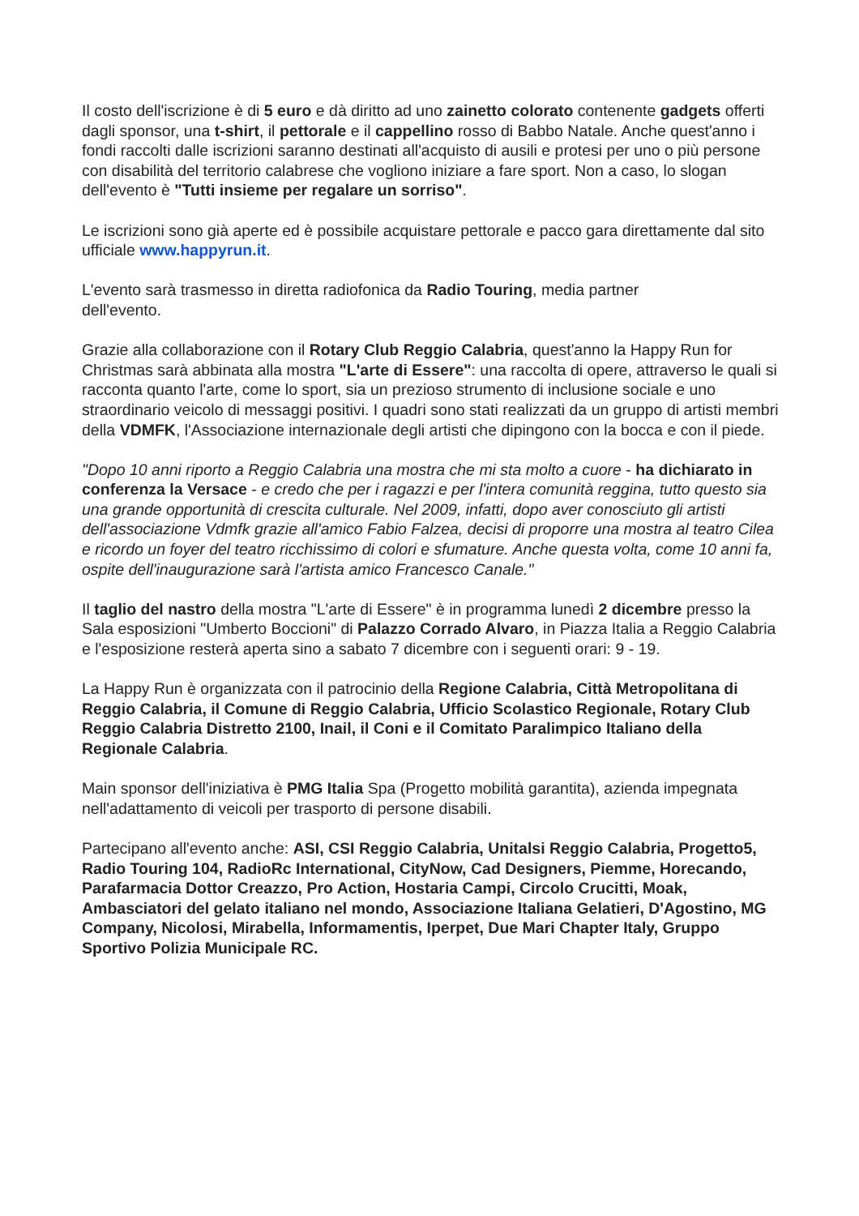Il costo dell'iscrizione è di 5 euro e dà diritto ad uno zainetto colorato contenente gadgets offerti dagli sponsor, una t-shirt, il pettorale e il cappellino rosso di Babbo Natale. Anche quest'anno i fondi raccolti dalle iscrizioni saranno destinati all'acquisto di ausili e protesi per uno o più persone con disabilità del territorio calabrese che vogliono iniziare a fare sport. Non a caso, lo slogan dell'evento è "Tutti insieme per regalare un sorriso".
Le iscrizioni sono già aperte ed è possibile acquistare pettorale e pacco gara direttamente dal sito ufficiale www.happyrun.it.
L'evento sarà trasmesso in diretta radiofonica da Radio Touring, media partner
dell'evento.
Grazie alla collaborazione con il Rotary Club Reggio Calabria, quest'anno la Happy Run for Christmas sarà abbinata alla mostra "L'arte di Essere": una raccolta di opere, attraverso le quali si racconta quanto l'arte, come lo sport, sia un prezioso strumento di inclusione sociale e uno straordinario veicolo di messaggi positivi. I quadri sono stati realizzati da un gruppo di artisti membri della VDMFK, l'Associazione internazionale degli artisti che dipingono con la bocca e con il piede.
"Dopo 10 anni riporto a Reggio Calabria una mostra che mi sta molto a cuore - ha dichiarato in conferenza la Versace - e credo che per i ragazzi e per l'intera comunità reggina, tutto questo sia una grande opportunità di crescita culturale. Nel 2009, infatti, dopo aver conosciuto gli artisti dell'associazione Vdmfk grazie all'amico Fabio Falzea, decisi di proporre una mostra al teatro Cilea e ricordo un foyer del teatro ricchissimo di colori e sfumature. Anche questa volta, come 10 anni fa, ospite dell'inaugurazione sarà l'artista amico Francesco Canale."
Il taglio del nastro della mostra "L'arte di Essere" è in programma lunedì 2 dicembre presso la Sala esposizioni "Umberto Boccioni" di Palazzo Corrado Alvaro, in Piazza Italia a Reggio Calabria e l'esposizione resterà aperta sino a sabato 7 dicembre con i seguenti orari: 9 - 19.
La Happy Run è organizzata con il patrocinio della Regione Calabria, Città Metropolitana di Reggio Calabria, il Comune di Reggio Calabria, Ufficio Scolastico Regionale, Rotary Club Reggio Calabria Distretto 2100, Inail, il Coni e il Comitato Paralimpico Italiano della Regionale Calabria.
Main sponsor dell'iniziativa è PMG Italia Spa (Progetto mobilità garantita), azienda impegnata nell'adattamento di veicoli per trasporto di persone disabili.
Partecipano all'evento anche: ASI, CSI Reggio Calabria, Unitalsi Reggio Calabria, Progetto5, Radio Touring 104, RadioRc International, CityNow, Cad Designers, Piemme, Horecando, Parafarmacia Dottor Creazzo, Pro Action, Hostaria Campi, Circolo Crucitti, Moak, Ambasciatori del gelato italiano nel mondo, Associazione Italiana Gelatieri, D'Agostino, MG Company, Nicolosi, Mirabella, Informamentis, Iperpet, Due Mari Chapter Italy, Gruppo Sportivo Polizia Municipale RC.